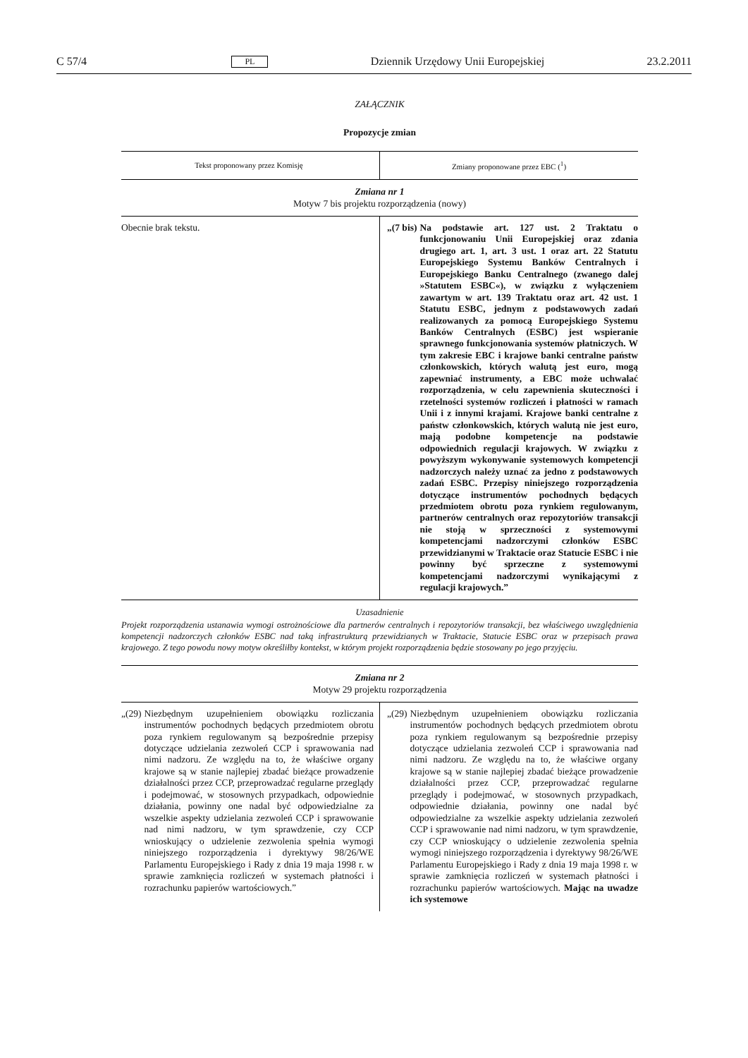C 57/4 PL Dziennik Urzędowy Unii Europejskiej 23.2.2011
ZAŁĄCZNIK
Propozycje zmian
| Tekst proponowany przez Komisję | Zmiany proponowane przez EBC (<sup>1</sup>) |
| --- | --- |
| Zmiana nr 1 Motyw 7 bis projektu rozporządzenia (nowy) | |
| Obecnie brak tekstu. | „(7 bis) Na podstawie art. 127 ust. 2 Traktatu o funkcjonowaniu Unii Europejskiej oraz zdania drugiego art. 1, art. 3 ust. 1 oraz art. 22 Statutu Europejskiego Systemu Banków Centralnych i Europejskiego Banku Centralnego (zwanego dalej »Statutem ESBC«), w związku z wyłączeniem zawartym w art. 139 Traktatu oraz art. 42 ust. 1 Statutu ESBC, jednym z podstawowych zadań realizowanych za pomocą Europejskiego Systemu Banków Centralnych (ESBC) jest wspieranie sprawnego funkcjonowania systemów płatniczych. W tym zakresie EBC i krajowe banki centralne państw członkowskich, których walutą jest euro, mogą zapewniać instrumenty, a EBC może uchwalać rozporządzenia, w celu zapewnienia skuteczności i rzetelności systemów rozliczeń i płatności w ramach Unii i z innymi krajami. Krajowe banki centralne z państw członkowskich, których walutą nie jest euro, mają podobne kompetencje na podstawie odpowiednich regulacji krajowych. W związku z powyższym wykonywanie systemowych kompetencji nadzorczych należy uznać za jedno z podstawowych zadań ESBC. Przepisy niniejszego rozporządzenia dotyczące instrumentów pochodnych będących przedmiotem obrotu poza rynkiem regulowanym, partnerów centralnych oraz repozytoriów transakcji nie stoją w sprzeczności z systemowymi kompetencjami nadzorczymi członków ESBC przewidzianymi w Traktacie oraz Statucie ESBC i nie powinny być sprzeczne z systemowymi kompetencjami nadzorczymi wynikającymi z regulacji krajowych.” |
| Uzasadnienie Projekt rozporządzenia ustanawia wymogi ostrożnościowe dla partnerów centralnych i repozytoriów transakcji, bez właściwego uwzględnienia kompetencji nadzorczych członków ESBC nad taką infrastrukturą przewidzianych w Traktacie, Statucie ESBC oraz w przepisach prawa krajowego. Z tego powodu nowy motyw określiłby kontekst, w którym projekt rozporządzenia będzie stosowany po jego przyjęciu. | |
| Zmiana nr 2 Motyw 29 projektu rozporządzenia | |
| „(29) Niezbędnym uzupełnieniem obowiązku rozliczania instrumentów pochodnych będących przedmiotem obrotu poza rynkiem regulowanym są bezpośrednie przepisy dotyczące udzielania zezwoleń CCP i sprawowania nad nimi nadzoru. Ze względu na to, że właściwe organy krajowe są w stanie najlepiej zbadać bieżące prowadzenie działalności przez CCP, przeprowadzać regularne przeglądy i podejmować, w stosownych przypadkach, odpowiednie działania, powinny one nadal być odpowiedzialne za wszelkie aspekty udzielania zezwoleń CCP i sprawowanie nad nimi nadzoru, w tym sprawdzenie, czy CCP wnioskujący o udzielenie zezwolenia spełnia wymogi niniejszego rozporządzenia i dyrektywy 98/26/WE Parlamentu Europejskiego i Rady z dnia 19 maja 1998 r. w sprawie zamknięcia rozliczeń w systemach płatności i rozrachunku papierów wartościowych.” | „(29) Niezbędnym uzupełnieniem obowiązku rozliczania instrumentów pochodnych będących przedmiotem obrotu poza rynkiem regulowanym są bezpośrednie przepisy dotyczące udzielania zezwoleń CCP i sprawowania nad nimi nadzoru. Ze względu na to, że właściwe organy krajowe są w stanie najlepiej zbadać bieżące prowadzenie działalności przez CCP, przeprowadzać regularne przeglądy i podejmować, w stosownych przypadkach, odpowiednie działania, powinny one nadal być odpowiedzialne za wszelkie aspekty udzielania zezwoleń CCP i sprawowanie nad nimi nadzoru, w tym sprawdzenie, czy CCP wnioskujący o udzielenie zezwolenia spełnia wymogi niniejszego rozporządzenia i dyrektywy 98/26/WE Parlamentu Europejskiego i Rady z dnia 19 maja 1998 r. w sprawie zamknięcia rozliczeń w systemach płatności i rozrachunku papierów wartościowych. Mając na uwadze ich systemowe |